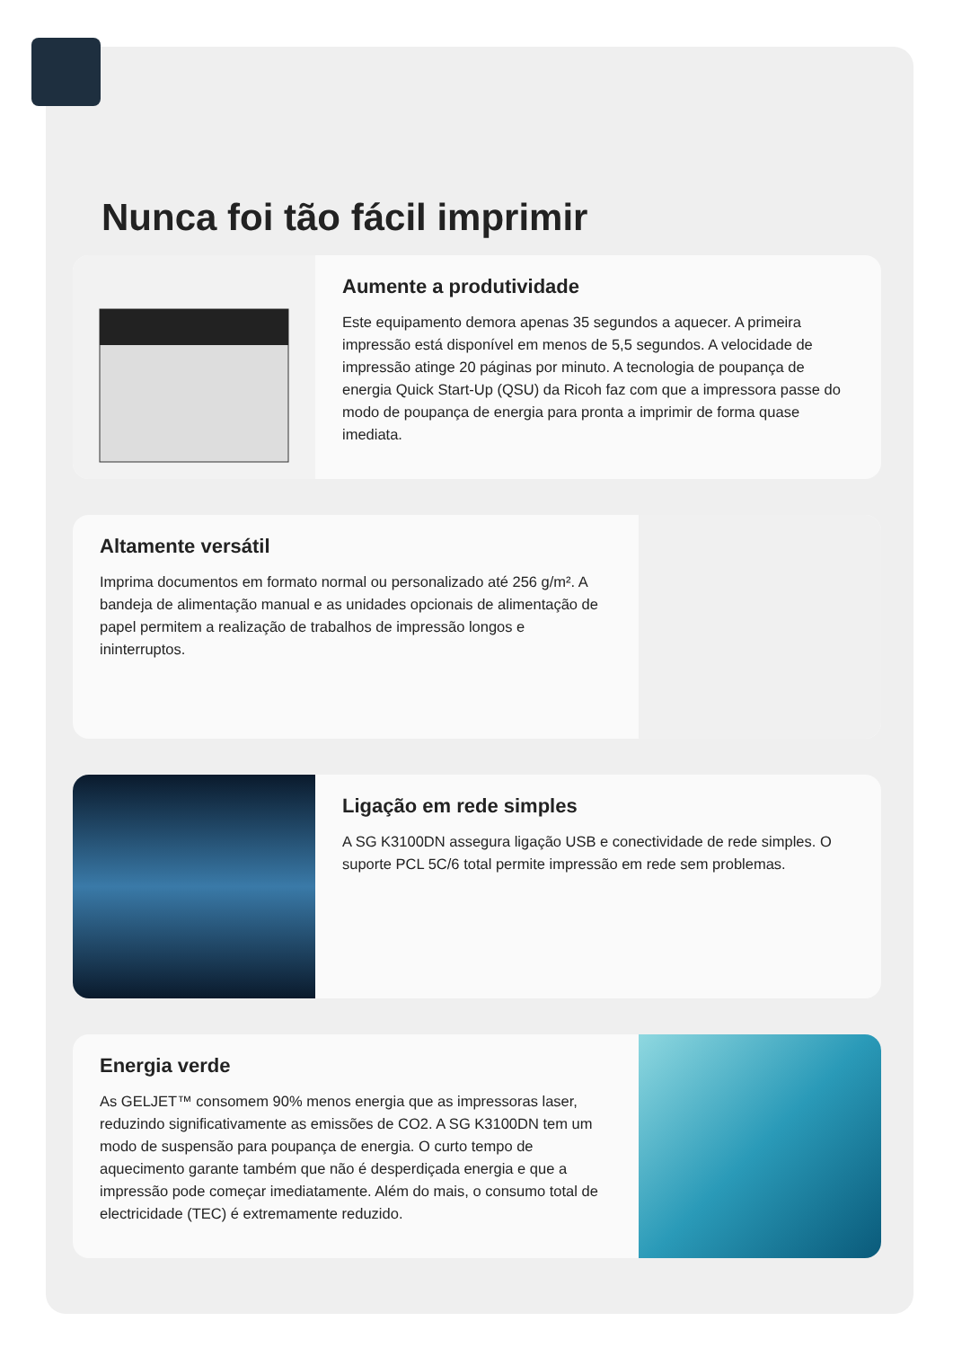Nunca foi tão fácil imprimir
Aumente a produtividade
Este equipamento demora apenas 35 segundos a aquecer. A primeira impressão está disponível em menos de 5,5 segundos. A velocidade de impressão atinge 20 páginas por minuto. A tecnologia de poupança de energia Quick Start-Up (QSU) da Ricoh faz com que a impressora passe do modo de poupança de energia para pronta a imprimir de forma quase imediata.
Altamente versátil
Imprima documentos em formato normal ou personalizado até 256 g/m². A bandeja de alimentação manual e as unidades opcionais de alimentação de papel permitem a realização de trabalhos de impressão longos e ininterruptos.
Ligação em rede simples
A SG K3100DN assegura ligação USB e conectividade de rede simples. O suporte PCL 5C/6 total permite impressão em rede sem problemas.
Energia verde
As GELJET™ consomem 90% menos energia que as impressoras laser, reduzindo significativamente as emissões de CO2. A SG K3100DN tem um modo de suspensão para poupança de energia. O curto tempo de aquecimento garante também que não é desperdiçada energia e que a impressão pode começar imediatamente. Além do mais, o consumo total de electricidade (TEC) é extremamente reduzido.